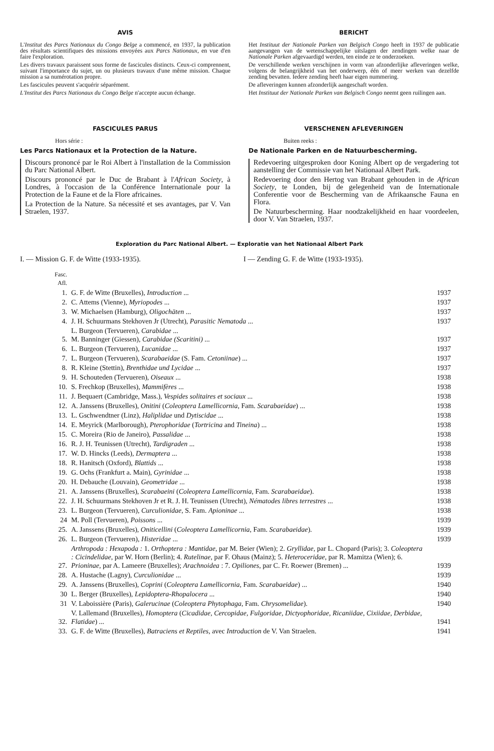AVIS
L'Institut des Parcs Nationaux du Congo Belge a commencé, en 1937, la publication des résultats scientifiques des missions envoyées aux Parcs Nationaux, en vue d'en faire l'exploration.
Les divers travaux paraissent sous forme de fascicules distincts. Ceux-ci comprennent, suivant l'importance du sujet, un ou plusieurs travaux d'une même mission. Chaque mission a sa numérotation propre.
Les fascicules peuvent s'acquérir séparément.
L'Institut des Parcs Nationaux du Congo Belge n'accepte aucun échange.
FASCICULES PARUS
Hors série :
Les Parcs Nationaux et la Protection de la Nature.
Discours prononcé par le Roi Albert à l'installation de la Commission du Parc National Albert.
Discours prononcé par le Duc de Brabant à l'African Society, à Londres, à l'occasion de la Conférence Internationale pour la Protection de la Faune et de la Flore africaines.
La Protection de la Nature. Sa nécessité et ses avantages, par V. Van Straelen, 1937.
BERICHT
Het Instituut der Nationale Parken van Belgisch Congo heeft in 1937 de publicatie aangevangen van de wetenschappelijke uitslagen der zendingen welke naar de Nationale Parken afgevaardigd werden, ten einde ze te onderzoeken.
De verschillende werken verschijnen in vorm van afzonderlijke afleveringen welke, volgens de belangrijkheid van het onderwerp, één of meer werken van dezelfde zending bevatten. Iedere zending heeft haar eigen nummering.
De afleveringen kunnen afzonderlijk aangeschaft worden.
Het Instituut der Nationale Parken van Belgisch Congo neemt geen ruilingen aan.
VERSCHENEN AFLEVERINGEN
Buiten reeks :
De Nationale Parken en de Natuurbescherming.
Redevoering uitgesproken door Koning Albert op de vergadering tot aanstelling der Commissie van het Nationaal Albert Park.
Redevoering door den Hertog van Brabant gehouden in de African Society, te Londen, bij de gelegenheid van de Internationale Conferentie voor de Bescherming van de Afrikaansche Fauna en Flora.
De Natuurbescherming. Haar noodzakelijkheid en haar voordeelen, door V. Van Straelen, 1937.
Exploration du Parc National Albert. — Exploratie van het Nationaal Albert Park
I. — Mission G. F. de Witte (1933-1935). I — Zending G. F. de Witte (1933-1935).
| Fasc. Afl. | | |
| 1. | G. F. de Witte (Bruxelles), Introduction ... | 1937 |
| 2. | C. Attems (Vienne), Myriopodes ... | 1937 |
| 3. | W. Michaelsen (Hamburg), Oligochäten ... | 1937 |
| 4. | J. H. Schuurmans Stekhoven Jr (Utrecht), Parasitic Nematoda ... | 1937 |
| 5. | L. Burgeon (Tervueren), Carabidae ... M. Banninger (Giessen), Carabidae (Scaritini) ... | 1937 |
| 6. | L. Burgeon (Tervueren), Lucanidae ... | 1937 |
| 7. | L. Burgeon (Tervueren), Scarabaeidae (S. Fam. Cetoniinae ) ... | 1937 |
| 8. | R. Kleine (Stettin), Brenthidae und Lycidae ... | 1937 |
| 9. | H. Schouteden (Tervueren), Oiseaux ... | 1938 |
| 10. | S. Frechkop (Bruxelles), Mammifères ... | 1938 |
| 11. | J. Bequaert (Cambridge, Mass.), Vespides solitaires et sociaux ... | 1938 |
| 12. | A. Janssens (Bruxelles), Onitini ( Coleoptera Lamellicornia , Fam. Scarabaeidae ) ... | 1938 |
| 13. | L. Gschwendtner (Linz), Haliplidae und Dytiscidae ... | 1938 |
| 14. | E. Meyrick (Marlborough), Pterophoridae ( Tortricina and Tineina ) ... | 1938 |
| 15. | C. Moreira (Rio de Janeiro), Passalidae ... | 1938 |
| 16. | R. J. H. Teunissen (Utrecht), Tardigraden ... | 1938 |
| 17. | W. D. Hincks (Leeds), Dermaptera ... | 1938 |
| 18. | R. Hanitsch (Oxford), Blattids ... | 1938 |
| 19. | G. Ochs (Frankfurt a. Main), Gyrinidae ... | 1938 |
| 20. | H. Debauche (Louvain), Geometridae ... | 1938 |
| 21. | A. Janssens (Bruxelles), Scarabaeini ( Coleoptera Lamellicornia , Fam. Scarabaeidae ). | 1938 |
| 22. | J. H. Schuurmans Stekhoven Jr et R. J. H. Teunissen (Utrecht), Nématodes libres terrestres ... | 1938 |
| 23. | L. Burgeon (Tervueren), Curculionidae , S. Fam. Apioninae ... | 1938 |
| 24 | M. Poll (Tervueren), Poissons ... | 1939 |
| 25. | A. Janssens (Bruxelles), Oniticellini ( Coleoptera Lamellicornia , Fam. Scarabaeidae ). | 1939 |
| 26. | L. Burgeon (Tervueren), Histeridae ... | 1939 |
| 27. | Arthropoda : Hexapoda : 1. Orthoptera : Mantidae , par M. Beier (Wien); 2. Gryllidae , par L. Chopard (Paris); 3. Coleoptera : Cicindelidae , par W. Horn (Berlin); 4. Rutelinae , par F. Ohaus (Mainz); 5. Heteroceridae , par R. Mamitza (Wien); 6. Prioninae , par A. Lameere (Bruxelles); Arachnoidea : 7. Opiliones , par C. Fr. Roewer (Bremen) ... | 1939 |
| 28. | A. Hustache (Lagny), Curculionidae ... | 1939 |
| 29. | A. Janssens (Bruxelles), Coprini ( Coleoptera Lamellicornia , Fam. Scarabaeidae ) ... | 1940 |
| 30 | L. Berger (Bruxelles), Lepidoptera-Rhopalocera ... | 1940 |
| 31 | V. Laboissière (Paris), Galerucinae ( Coleoptera Phytophaga , Fam. Chrysomelidae ). | 1940 |
| 32. | V. Lallemand (Bruxelles), Homoptera ( Cicadidae, Cercopidae, Fulgoridae, Dictyophoridae, Ricaniidae, Cixiidae, Derbidae, Flatidae ) ... | 1941 |
| 33. | G. F. de Witte (Bruxelles), Batraciens et Reptiles , avec Introduction de V. Van Straelen. | 1941 |